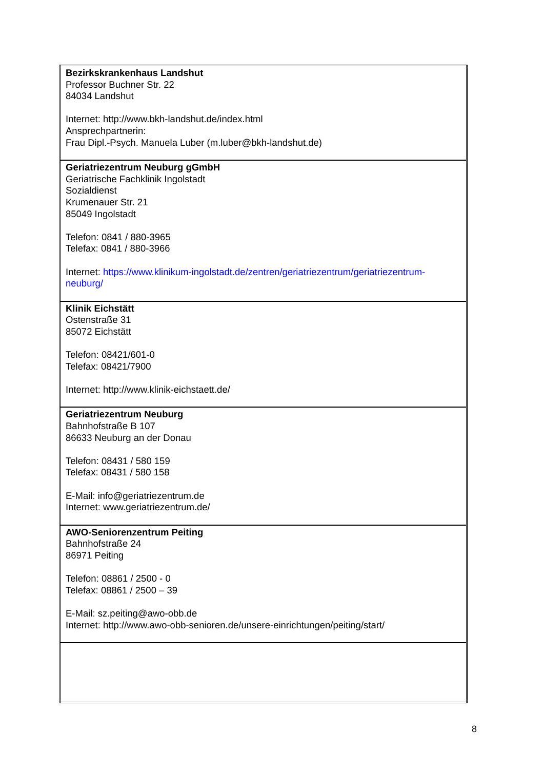| Bezirkskrankenhaus Landshut Professor Buchner Str. 22 84034 Landshut Internet: http://www.bkh-landshut.de/index.html Ansprechpartnerin: Frau Dipl.-Psych. Manuela Luber (m.luber@bkh-landshut.de) |
| Geriatriezentrum Neuburg gGmbH Geriatrische Fachklinik Ingolstadt Sozialdienst Krumenauer Str. 21 85049 Ingolstadt Telefon: 0841 / 880-3965 Telefax: 0841 / 880-3966 Internet: https://www.klinikum-ingolstadt.de/zentren/geriatriezentrum/geriatriezentrum-neuburg/ |
| Klinik Eichstätt Ostenstraße 31 85072 Eichstätt Telefon: 08421/601-0 Telefax: 08421/7900 Internet: http://www.klinik-eichstaett.de/ |
| Geriatriezentrum Neuburg Bahnhofstraße B 107 86633 Neuburg an der Donau Telefon: 08431 / 580 159 Telefax: 08431 / 580 158 E-Mail: info@geriatriezentrum.de Internet: www.geriatriezentrum.de/ |
| AWO-Seniorenzentrum Peiting Bahnhofstraße 24 86971 Peiting Telefon: 08861 / 2500 - 0 Telefax: 08861 / 2500 – 39 E-Mail: sz.peiting@awo-obb.de Internet: http://www.awo-obb-senioren.de/unsere-einrichtungen/peiting/start/ |
8